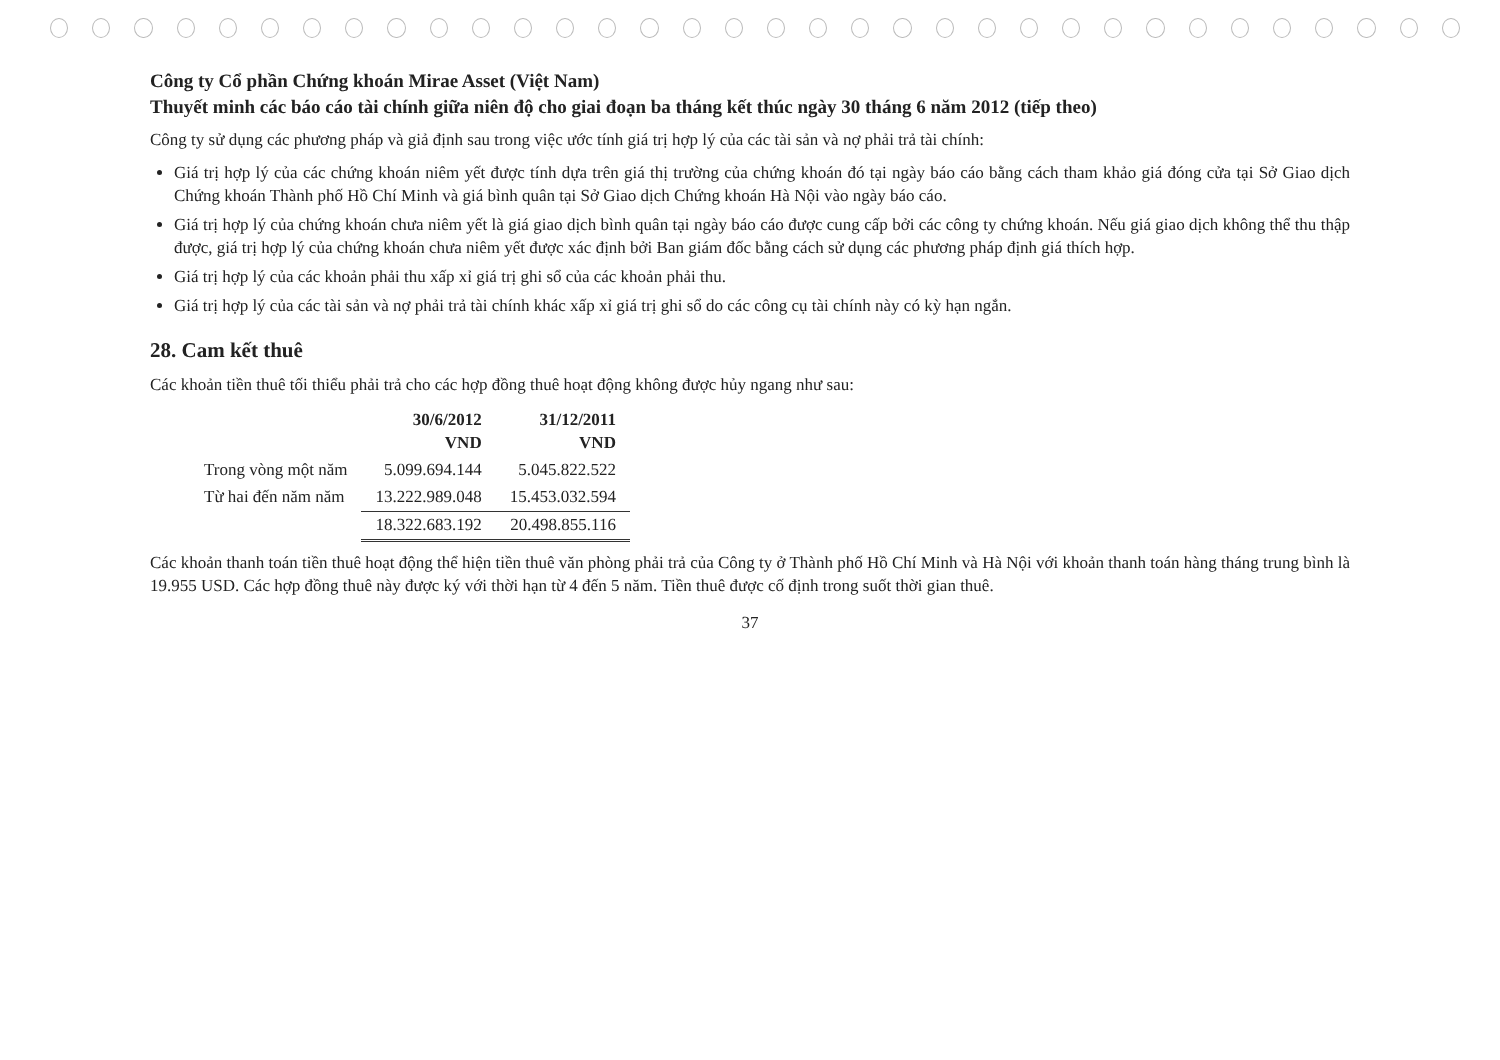Công ty Cổ phần Chứng khoán Mirae Asset (Việt Nam)
Thuyết minh các báo cáo tài chính giữa niên độ cho giai đoạn ba tháng kết thúc ngày 30 tháng 6 năm 2012 (tiếp theo)
Công ty sử dụng các phương pháp và giả định sau trong việc ước tính giá trị hợp lý của các tài sản và nợ phải trả tài chính:
Giá trị hợp lý của các chứng khoán niêm yết được tính dựa trên giá thị trường của chứng khoán đó tại ngày báo cáo bằng cách tham khảo giá đóng cửa tại Sở Giao dịch Chứng khoán Thành phố Hồ Chí Minh và giá bình quân tại Sở Giao dịch Chứng khoán Hà Nội vào ngày báo cáo.
Giá trị hợp lý của chứng khoán chưa niêm yết là giá giao dịch bình quân tại ngày báo cáo được cung cấp bởi các công ty chứng khoán. Nếu giá giao dịch không thể thu thập được, giá trị hợp lý của chứng khoán chưa niêm yết được xác định bởi Ban giám đốc bằng cách sử dụng các phương pháp định giá thích hợp.
Giá trị hợp lý của các khoản phải thu xấp xỉ giá trị ghi sổ của các khoản phải thu.
Giá trị hợp lý của các tài sản và nợ phải trả tài chính khác xấp xỉ giá trị ghi sổ do các công cụ tài chính này có kỳ hạn ngắn.
28. Cam kết thuê
Các khoản tiền thuê tối thiểu phải trả cho các hợp đồng thuê hoạt động không được hủy ngang như sau:
| | 30/6/2012 VND | 31/12/2011 VND |
| --- | --- | --- |
| Trong vòng một năm | 5.099.694.144 | 5.045.822.522 |
| Từ hai đến năm năm | 13.222.989.048 | 15.453.032.594 |
| | 18.322.683.192 | 20.498.855.116 |
Các khoản thanh toán tiền thuê hoạt động thể hiện tiền thuê văn phòng phải trả của Công ty ở Thành phố Hồ Chí Minh và Hà Nội với khoản thanh toán hàng tháng trung bình là 19.955 USD. Các hợp đồng thuê này được ký với thời hạn từ 4 đến 5 năm. Tiền thuê được cố định trong suốt thời gian thuê.
37